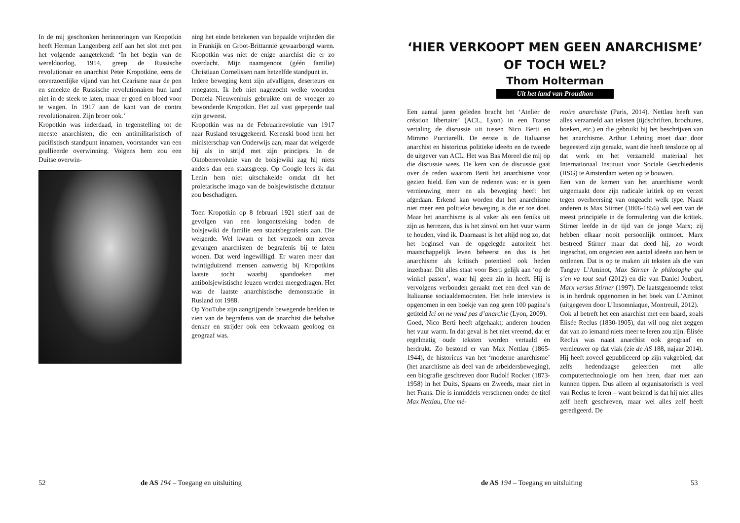In de mij geschonken herinneringen van Kropotkin heeft Herman Langenberg zelf aan het slot met pen het volgende aangetekend: ‘In het begin van de wereldoorlog, 1914, greep de Russische revolutionair en anarchist Peter Kropotkine, eens de onverzoenlijke vijand van het Czarisme naar de pen en smeekte de Russische revolutionairen hun land niet in de steek te laten, maar er goed en bloed voor te wagen. In 1917 aan de kant van de contra revolutionairen. Zijn broer ook.’
Kropotkin was inderdaad, in tegenstelling tot de meeste anarchisten, die een antimilitaristisch of pacifistisch standpunt innamen, voorstander van een geallieerde overwinning. Volgens hem zou een Duitse overwin-
ning het einde betekenen van bepaalde vrijheden die in Frankijk en Groot-Brittannië gewaarborgd waren. Kropotkin was niet de enige anarchist die er zo overdacht. Mijn naamgenoot (géén familie) Christiaan Cornelissen nam hetzelfde standpunt in.
Iedere beweging kent zijn afvalligen, deserteurs en renegaten. Ik heb niet nagezocht welke woorden Domela Nieuwenhuis gebruikte om de vroeger zo bewonderde Kropotkin. Het zal vast gepeperde taal zijn geweest.
Kropotkin was na de Februarirevolutie van 1917 naar Rusland teruggekeerd. Kerenski bood hem het ministerschap van Onderwijs aan, maar dat weigerde hij als in strijd met zijn principes. In de Oktoberrevolutie van de bolsjewiki zag hij niets anders dan een staatsgreep. Op Google lees ik dat Lenin hem niet uitschakelde omdat dit het proletarische imago van de bolsjewistische dictatuur zou beschadigen.
Toen Kropotkin op 8 februari 1921 stierf aan de gevolgen van een longontsteking boden de bolsjewiki de familie een staatsbegrafenis aan. Die weigerde. Wel kwam er het verzoek om zeven gevangen anarchisten de begrafenis bij te laten wonen. Dat werd ingewilligd. Er waren meer dan twintigduizend mensen aanwezig bij Kropotkins laatste tocht waarbij spandoeken met antibolsjewistische leuzen werden meegedragen. Het was de laatste anarchistische demonstratie in Rusland tot 1988.
Op YouTube zijn aangrijpende bewegende beelden te zien van de begrafenis van de anarchist die behalve denker en strijder ook een bekwaam geoloog en geograaf was.
52 de AS 194 – Toegang en uitsluiting
‘HIER VERKOOPT MEN GEEN ANARCHISME’
OF TOCH WEL?
Thom Holterman
Uit het land van Proudhon
Een aantal jaren geleden bracht het ‘Atelier de création libertaire’ (ACL, Lyon) in een Franse vertaling de discussie uit tussen Nico Berti en Mimmo Pucciarelli. De eerste is de Italiaanse anarchist en historicus politieke ideeën en de tweede de uitgever van ACL. Het was Bas Moreel die mij op die discussie wees. De kern van de discussie gaat over de reden waarom Berti het anarchisme voor gezien hield. Een van de redenen was: er is geen vernieuwing meer en als beweging heeft het afgedaan. Erkend kan worden dat het anarchisme niet meer een politieke beweging is die er toe doet. Maar het anarchisme is al vaker als een feniks uit zijn as herrezen, dus is het zinvol om het vuur warm te houden, vind ik. Daarnaast is het altijd nog zo, dat het beginsel van de opgelegde autoriteit het maatschappelijk leven beheerst en dus is het anarchisme als kritisch potentieel ook heden inzetbaar. Dit alles staat voor Berti gelijk aan ‘op de winkel passen’, waar hij geen zin in heeft. Hij is vervolgens verbonden geraakt met een deel van de Italiaanse sociaaldemocraten. Het hele interview is opgenomen in een boekje van nog geen 100 pagina’s getiteld Ici on ne vend pas d’anarchie (Lyon, 2009).
Goed, Nico Berti heeft afgehaakt; anderen houden het vuur warm. In dat geval is het niet vreemd, dat er regelmatig oude teksten worden vertaald en herdrukt. Zo bestond er van Max Nettlau (1865-1944), de historicus van het ‘moderne anarchisme’ (het anarchisme als deel van de arbeidersbeweging), een biografie geschreven door Rudolf Rocker (1873-1958) in het Duits, Spaans en Zweeds, maar niet in het Frans. Die is inmiddels verschenen onder de titel Max Nettlau, Une mé-
moire anarchiste (Paris, 2014). Nettlau heeft van alles verzameld aan teksten (tijdschriften, brochures, boeken, etc.) en die gebruikt bij het beschrijven van het anarchisme. Arthur Lehning moet daar door begeesterd zijn geraakt, want die heeft tenslotte op al dat werk en het verzameld materiaal het Internationaal Instituut voor Sociale Geschiedenis (IISG) te Amsterdam weten op te bouwen.
Een van de kernen van het anarchisme wordt uitgemaakt door zijn radicale kritiek op en verzet tegen overheersing van ongeacht welk type. Naast anderen is Max Stirner (1806-1856) wel een van de meest principiële in de formulering van die kritiek. Stirner leefde in de tijd van de jonge Marx; zij hebben elkaar nooit persoonlijk ontmoet. Marx bestreed Stirner maar dat deed hij, zo wordt ingeschat, om ongezien een aantal ideeën aan hem te ontlenen. Dat is op te maken uit teksten als die van Tanguy L’Aminot, Max Stirner le philosophe qui s’en va tout seul (2012) en die van Daniel Joubert, Marx versus Stirner (1997). De laatstgenoemde tekst is in herdruk opgenomen in het boek van L’Aminot (uitgegeven door L’Insomniaque, Montreuil, 2012).
Ook al betreft het een anarchist met een baard, zoals Élisée Reclus (1830-1905), dat wil nog niet zeggen dat van zo iemand niets meer te leren zou zijn. Élisée Reclus was naast anarchist ook geograaf en vernieuwer op dat vlak (zie de AS 188, najaar 2014). Hij heeft zoveel gepubliceerd op zijn vakgebied, dat zelfs hedendaagse geleerden met alle computertechnologie om hen heen, daar niet aan kunnen tippen. Dus alleen al organisatorisch is veel van Reclus te leren – want bekend is dat hij niet alles zelf heeft geschreven, maar wel alles zelf heeft geredigeerd. De
de AS 194 – Toegang en uitsluiting 53